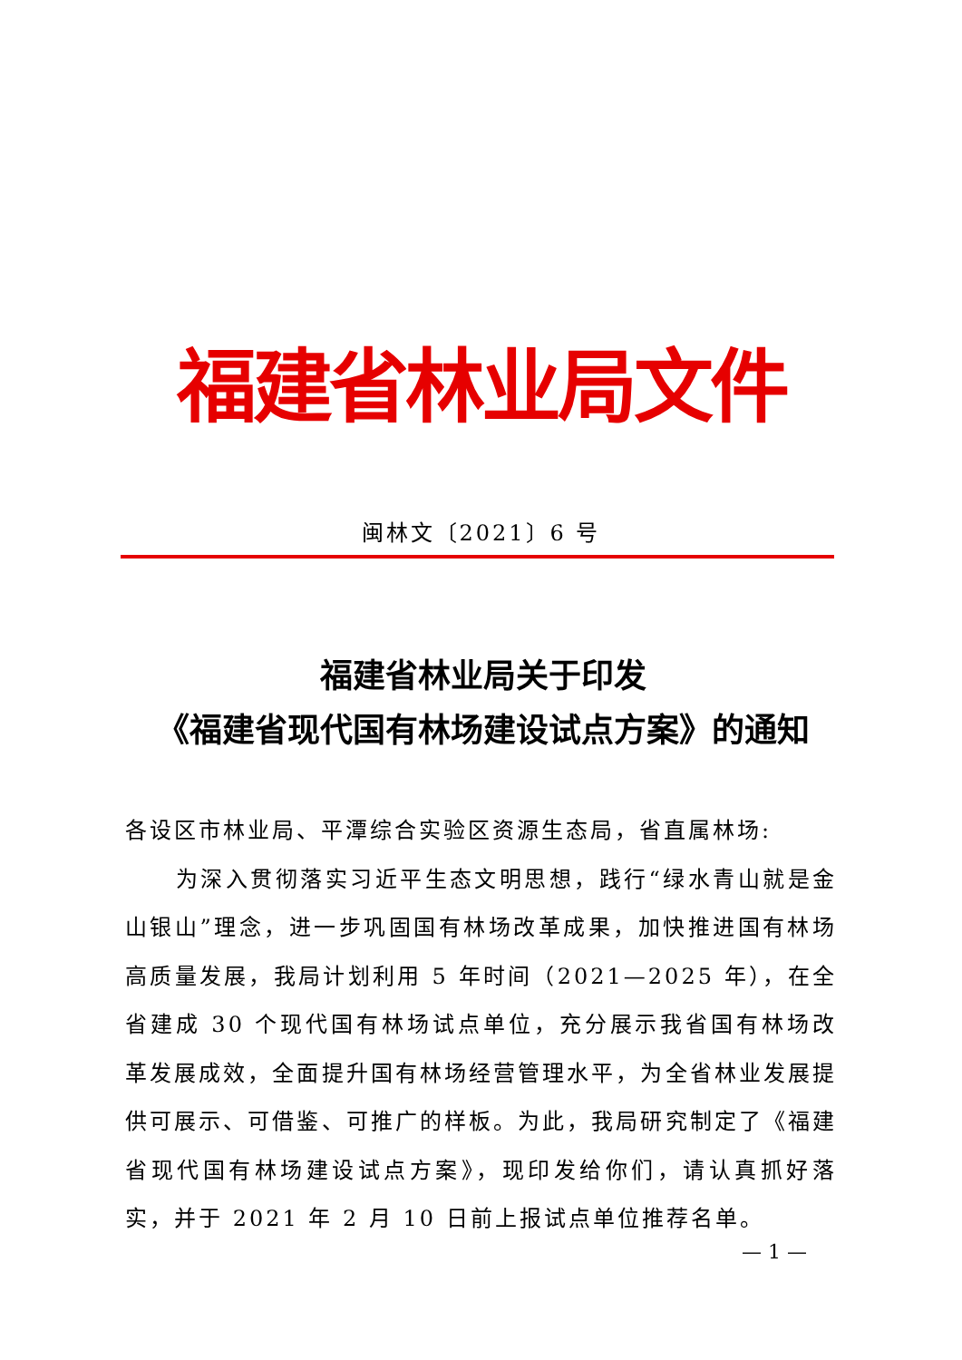福建省林业局文件
闽林文〔2021〕6 号
福建省林业局关于印发
《福建省现代国有林场建设试点方案》的通知
各设区市林业局、平潭综合实验区资源生态局，省直属林场:
为深入贯彻落实习近平生态文明思想，践行“绿水青山就是金山银山”理念，进一步巩固国有林场改革成果，加快推进国有林场高质量发展，我局计划利用 5 年时间（2021—2025 年），在全省建成 30 个现代国有林场试点单位，充分展示我省国有林场改革发展成效，全面提升国有林场经营管理水平，为全省林业发展提供可展示、可借鉴、可推广的样板。为此，我局研究制定了《福建省现代国有林场建设试点方案》，现印发给你们，请认真抓好落实，并于 2021 年 2 月 10 日前上报试点单位推荐名单。
— 1 —